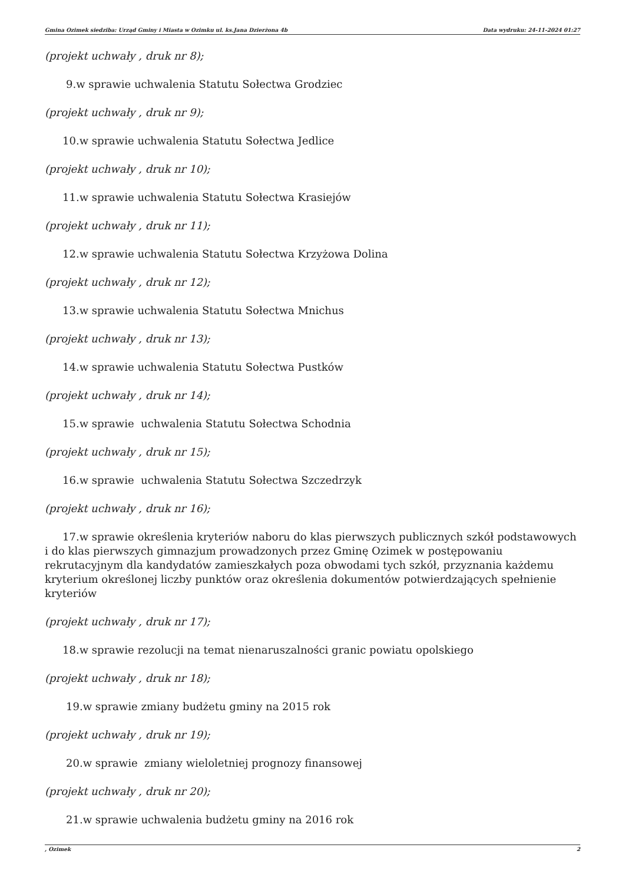Gmina Ozimek siedziba: Urząd Gminy i Miasta w Ozimku ul. ks.Jana Dzierżona 4b Data wydruku: 24-11-2024 01:27
(projekt uchwały , druk nr 8);
9.w sprawie uchwalenia Statutu Sołectwa Grodziec
(projekt uchwały , druk nr 9);
10.w sprawie uchwalenia Statutu Sołectwa Jedlice
(projekt uchwały , druk nr 10);
11.w sprawie uchwalenia Statutu Sołectwa Krasiejów
(projekt uchwały , druk nr 11);
12.w sprawie uchwalenia Statutu Sołectwa Krzyżowa Dolina
(projekt uchwały , druk nr 12);
13.w sprawie uchwalenia Statutu Sołectwa Mnichus
(projekt uchwały , druk nr 13);
14.w sprawie uchwalenia Statutu Sołectwa Pustków
(projekt uchwały , druk nr 14);
15.w sprawie uchwalenia Statutu Sołectwa Schodnia
(projekt uchwały , druk nr 15);
16.w sprawie uchwalenia Statutu Sołectwa Szczedrzyk
(projekt uchwały , druk nr 16);
17.w sprawie określenia kryteriów naboru do klas pierwszych publicznych szkół podstawowych i do klas pierwszych gimnazjum prowadzonych przez Gminę Ozimek w postępowaniu rekrutacyjnym dla kandydatów zamieszkałych poza obwodami tych szkół, przyznania każdemu kryterium określonej liczby punktów oraz określenia dokumentów potwierdzających spełnienie kryteriów
(projekt uchwały , druk nr 17);
18.w sprawie rezolucji na temat nienaruszalności granic powiatu opolskiego
(projekt uchwały , druk nr 18);
19.w sprawie zmiany budżetu gminy na 2015 rok
(projekt uchwały , druk nr 19);
20.w sprawie zmiany wieloletniej prognozy finansowej
(projekt uchwały , druk nr 20);
21.w sprawie uchwalenia budżetu gminy na 2016 rok
, Ozimek 2